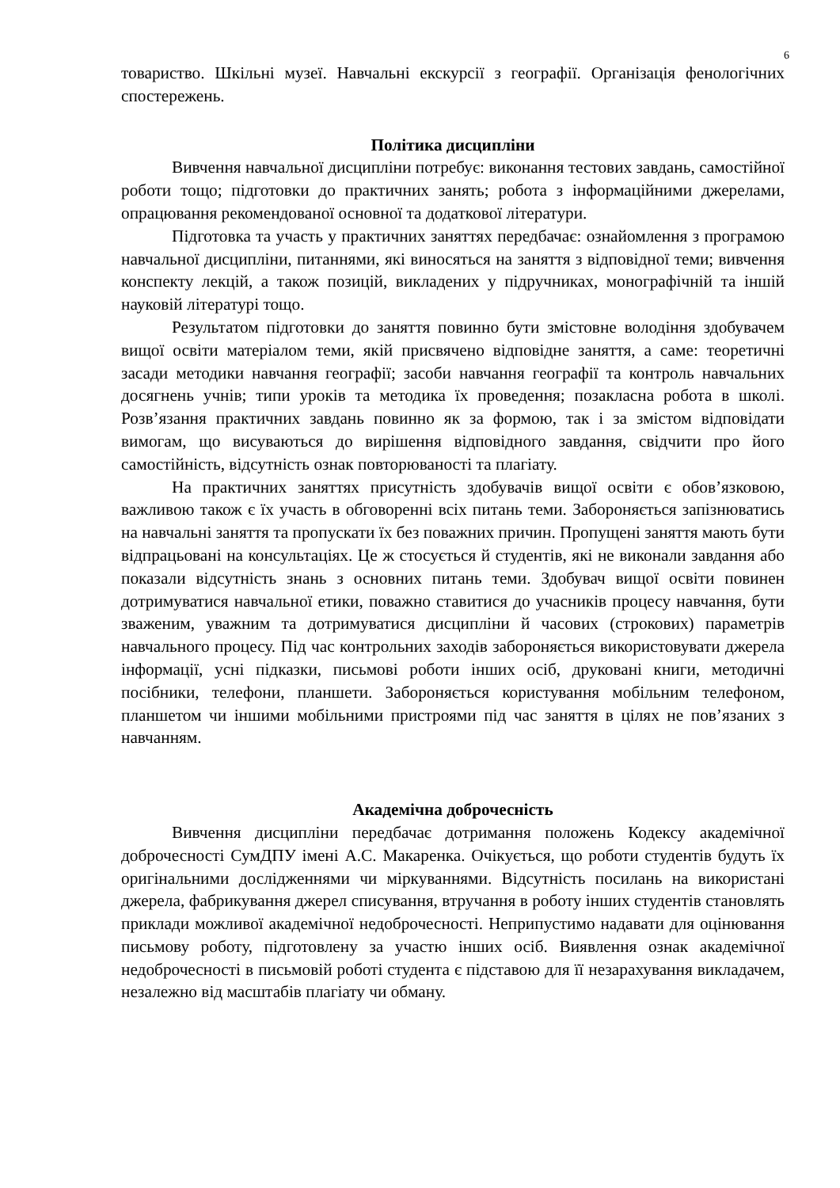6
товариство. Шкільні музеї. Навчальні екскурсії з географії. Організація фенологічних спостережень.
Політика дисципліни
Вивчення навчальної дисципліни потребує: виконання тестових завдань, самостійної роботи тощо; підготовки до практичних занять; робота з інформаційними джерелами, опрацювання рекомендованої основної та додаткової літератури.
Підготовка та участь у практичних заняттях передбачає: ознайомлення з програмою навчальної дисципліни, питаннями, які виносяться на заняття з відповідної теми; вивчення конспекту лекцій, а також позицій, викладених у підручниках, монографічній та іншій науковій літературі тощо.
Результатом підготовки до заняття повинно бути змістовне володіння здобувачем вищої освіти матеріалом теми, якій присвячено відповідне заняття, а саме: теоретичні засади методики навчання географії; засоби навчання географії та контроль навчальних досягнень учнів; типи уроків та методика їх проведення; позакласна робота в школі. Розв’язання практичних завдань повинно як за формою, так і за змістом відповідати вимогам, що висуваються до вирішення відповідного завдання, свідчити про його самостійність, відсутність ознак повторюваності та плагіату.
На практичних заняттях присутність здобувачів вищої освіти є обов’язковою, важливою також є їх участь в обговоренні всіх питань теми. Забороняється запізнюватись на навчальні заняття та пропускати їх без поважних причин. Пропущені заняття мають бути відпрацьовані на консультаціях. Це ж стосується й студентів, які не виконали завдання або показали відсутність знань з основних питань теми. Здобувач вищої освіти повинен дотримуватися навчальної етики, поважно ставитися до учасників процесу навчання, бути зваженим, уважним та дотримуватися дисципліни й часових (строкових) параметрів навчального процесу. Під час контрольних заходів забороняється використовувати джерела інформації, усні підказки, письмові роботи інших осіб, друковані книги, методичні посібники, телефони, планшети. Забороняється користування мобільним телефоном, планшетом чи іншими мобільними пристроями під час заняття в цілях не пов’язаних з навчанням.
Академічна доброчесність
Вивчення дисципліни передбачає дотримання положень Кодексу академічної доброчесності СумДПУ імені А.С. Макаренка. Очікується, що роботи студентів будуть їх оригінальними дослідженнями чи міркуваннями. Відсутність посилань на використані джерела, фабрикування джерел списування, втручання в роботу інших студентів становлять приклади можливої академічної недоброчесності. Неприпустимо надавати для оцінювання письмову роботу, підготовлену за участю інших осіб. Виявлення ознак академічної недоброчесності в письмовій роботі студента є підставою для її незарахування викладачем, незалежно від масштабів плагіату чи обману.